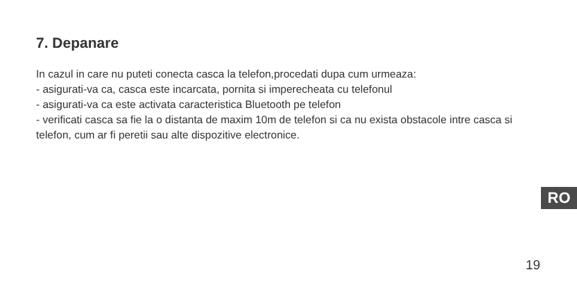7. Depanare
In cazul in care nu puteti conecta casca la telefon,procedati dupa cum urmeaza:
- asigurati-va ca, casca este incarcata, pornita si imperecheata cu telefonul
- asigurati-va ca este activata caracteristica Bluetooth pe telefon
- verificati casca sa fie la o distanta de maxim 10m de telefon si ca nu exista obstacole intre casca si telefon, cum ar fi peretii sau alte dispozitive electronice.
RO
19